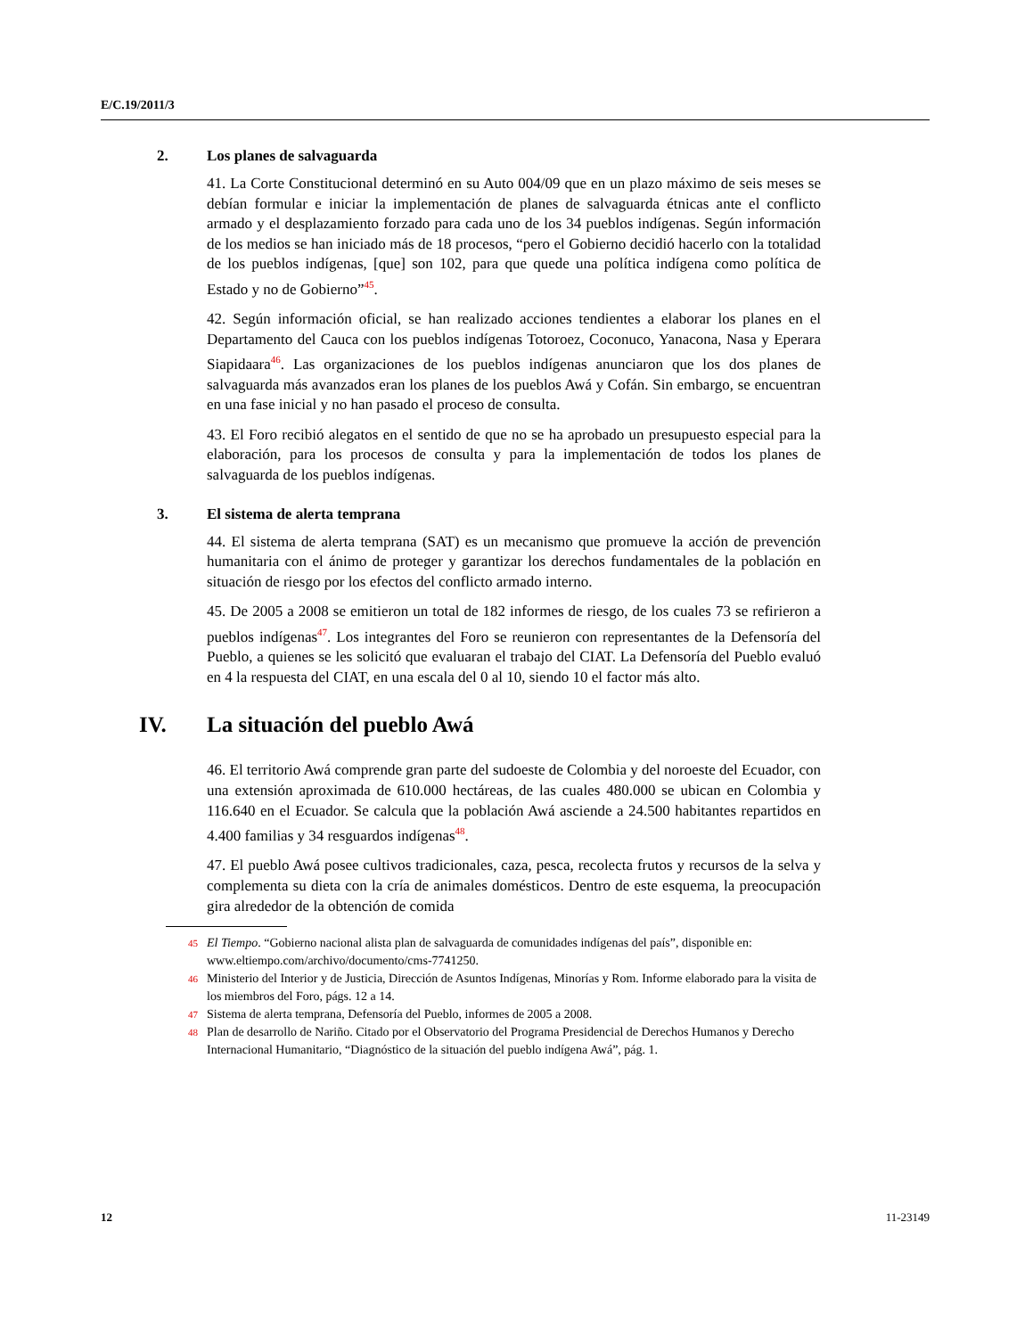E/C.19/2011/3
2. Los planes de salvaguarda
41. La Corte Constitucional determinó en su Auto 004/09 que en un plazo máximo de seis meses se debían formular e iniciar la implementación de planes de salvaguarda étnicas ante el conflicto armado y el desplazamiento forzado para cada uno de los 34 pueblos indígenas. Según información de los medios se han iniciado más de 18 procesos, “pero el Gobierno decidió hacerlo con la totalidad de los pueblos indígenas, [que] son 102, para que quede una política indígena como política de Estado y no de Gobierno”<sup>45</sup>.
42. Según información oficial, se han realizado acciones tendientes a elaborar los planes en el Departamento del Cauca con los pueblos indígenas Totoroez, Coconuco, Yanacona, Nasa y Eperara Siapidaara<sup>46</sup>. Las organizaciones de los pueblos indígenas anunciaron que los dos planes de salvaguarda más avanzados eran los planes de los pueblos Awá y Cofán. Sin embargo, se encuentran en una fase inicial y no han pasado el proceso de consulta.
43. El Foro recibió alegatos en el sentido de que no se ha aprobado un presupuesto especial para la elaboración, para los procesos de consulta y para la implementación de todos los planes de salvaguarda de los pueblos indígenas.
3. El sistema de alerta temprana
44. El sistema de alerta temprana (SAT) es un mecanismo que promueve la acción de prevención humanitaria con el ánimo de proteger y garantizar los derechos fundamentales de la población en situación de riesgo por los efectos del conflicto armado interno.
45. De 2005 a 2008 se emitieron un total de 182 informes de riesgo, de los cuales 73 se refirieron a pueblos indígenas<sup>47</sup>. Los integrantes del Foro se reunieron con representantes de la Defensoría del Pueblo, a quienes se les solicitó que evaluaran el trabajo del CIAT. La Defensoría del Pueblo evaluó en 4 la respuesta del CIAT, en una escala del 0 al 10, siendo 10 el factor más alto.
IV. La situación del pueblo Awá
46. El territorio Awá comprende gran parte del sudoeste de Colombia y del noroeste del Ecuador, con una extensión aproximada de 610.000 hectáreas, de las cuales 480.000 se ubican en Colombia y 116.640 en el Ecuador. Se calcula que la población Awá asciende a 24.500 habitantes repartidos en 4.400 familias y 34 resguardos indígenas<sup>48</sup>.
47. El pueblo Awá posee cultivos tradicionales, caza, pesca, recolecta frutos y recursos de la selva y complementa su dieta con la cría de animales domésticos. Dentro de este esquema, la preocupación gira alrededor de la obtención de comida
<sup>45</sup>
El Tiempo. “Gobierno nacional alista plan de salvaguarda de comunidades indígenas del país”, disponible en: www.eltiempo.com/archivo/documento/cms-7741250.
<sup>46</sup>
Ministerio del Interior y de Justicia, Dirección de Asuntos Indígenas, Minorías y Rom. Informe elaborado para la visita de los miembros del Foro, págs. 12 a 14.
<sup>47</sup>
Sistema de alerta temprana, Defensoría del Pueblo, informes de 2005 a 2008.
<sup>48</sup>
Plan de desarrollo de Nariño. Citado por el Observatorio del Programa Presidencial de Derechos Humanos y Derecho Internacional Humanitario, “Diagnóstico de la situación del pueblo indígena Awá”, pág. 1.
12 11-23149